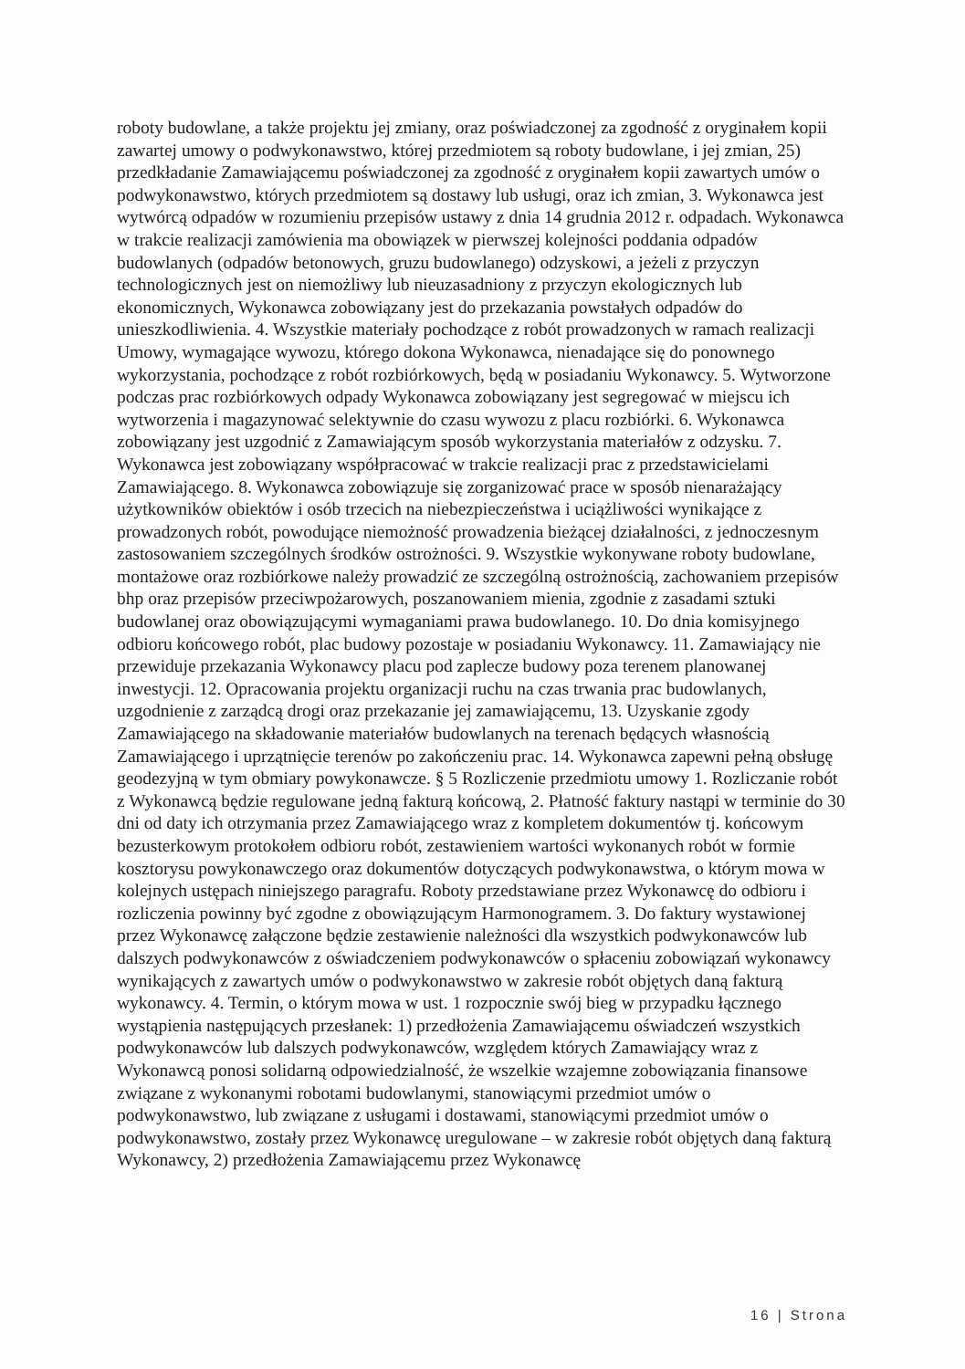roboty budowlane, a także projektu jej zmiany, oraz poświadczonej za zgodność z oryginałem kopii zawartej umowy o podwykonawstwo, której przedmiotem są roboty budowlane, i jej zmian, 25) przedkładanie Zamawiającemu poświadczonej za zgodność z oryginałem kopii zawartych umów o podwykonawstwo, których przedmiotem są dostawy lub usługi, oraz ich zmian, 3. Wykonawca jest wytwórcą odpadów w rozumieniu przepisów ustawy z dnia 14 grudnia 2012 r. odpadach. Wykonawca w trakcie realizacji zamówienia ma obowiązek w pierwszej kolejności poddania odpadów budowlanych (odpadów betonowych, gruzu budowlanego) odzyskowi, a jeżeli z przyczyn technologicznych jest on niemożliwy lub nieuzasadniony z przyczyn ekologicznych lub ekonomicznych, Wykonawca zobowiązany jest do przekazania powstałych odpadów do unieszkodliwienia. 4. Wszystkie materiały pochodzące z robót prowadzonych w ramach realizacji Umowy, wymagające wywozu, którego dokona Wykonawca, nienadające się do ponownego wykorzystania, pochodzące z robót rozbiórkowych, będą w posiadaniu Wykonawcy. 5. Wytworzone podczas prac rozbiórkowych odpady Wykonawca zobowiązany jest segregować w miejscu ich wytworzenia i magazynować selektywnie do czasu wywozu z placu rozbiórki. 6. Wykonawca zobowiązany jest uzgodnić z Zamawiającym sposób wykorzystania materiałów z odzysku. 7. Wykonawca jest zobowiązany współpracować w trakcie realizacji prac z przedstawicielami Zamawiającego. 8. Wykonawca zobowiązuje się zorganizować prace w sposób nienarażający użytkowników obiektów i osób trzecich na niebezpieczeństwa i uciążliwości wynikające z prowadzonych robót, powodujące niemożność prowadzenia bieżącej działalności, z jednoczesnym zastosowaniem szczególnych środków ostrożności. 9. Wszystkie wykonywane roboty budowlane, montażowe oraz rozbiórkowe należy prowadzić ze szczególną ostrożnością, zachowaniem przepisów bhp oraz przepisów przeciwpożarowych, poszanowaniem mienia, zgodnie z zasadami sztuki budowlanej oraz obowiązującymi wymaganiami prawa budowlanego. 10. Do dnia komisyjnego odbioru końcowego robót, plac budowy pozostaje w posiadaniu Wykonawcy. 11. Zamawiający nie przewiduje przekazania Wykonawcy placu pod zaplecze budowy poza terenem planowanej inwestycji. 12. Opracowania projektu organizacji ruchu na czas trwania prac budowlanych, uzgodnienie z zarządcą drogi oraz przekazanie jej zamawiającemu, 13. Uzyskanie zgody Zamawiającego na składowanie materiałów budowlanych na terenach będących własnością Zamawiającego i uprzątnięcie terenów po zakończeniu prac. 14. Wykonawca zapewni pełną obsługę geodezyjną w tym obmiary powykonawcze. § 5 Rozliczenie przedmiotu umowy 1. Rozliczanie robót z Wykonawcą będzie regulowane jedną fakturą końcową, 2. Płatność faktury nastąpi w terminie do 30 dni od daty ich otrzymania przez Zamawiającego wraz z kompletem dokumentów tj. końcowym bezusterkowym protokołem odbioru robót, zestawieniem wartości wykonanych robót w formie kosztorysu powykonawczego oraz dokumentów dotyczących podwykonawstwa, o którym mowa w kolejnych ustępach niniejszego paragrafu. Roboty przedstawiane przez Wykonawcę do odbioru i rozliczenia powinny być zgodne z obowiązującym Harmonogramem. 3. Do faktury wystawionej przez Wykonawcę załączone będzie zestawienie należności dla wszystkich podwykonawców lub dalszych podwykonawców z oświadczeniem podwykonawców o spłaceniu zobowiązań wykonawcy wynikających z zawartych umów o podwykonawstwo w zakresie robót objętych daną fakturą wykonawcy. 4. Termin, o którym mowa w ust. 1 rozpocznie swój bieg w przypadku łącznego wystąpienia następujących przesłanek: 1) przedłożenia Zamawiającemu oświadczeń wszystkich podwykonawców lub dalszych podwykonawców, względem których Zamawiający wraz z Wykonawcą ponosi solidarną odpowiedzialność, że wszelkie wzajemne zobowiązania finansowe związane z wykonanymi robotami budowlanymi, stanowiącymi przedmiot umów o podwykonawstwo, lub związane z usługami i dostawami, stanowiącymi przedmiot umów o podwykonawstwo, zostały przez Wykonawcę uregulowane – w zakresie robót objętych daną fakturą Wykonawcy, 2) przedłożenia Zamawiającemu przez Wykonawcę
16 | Strona